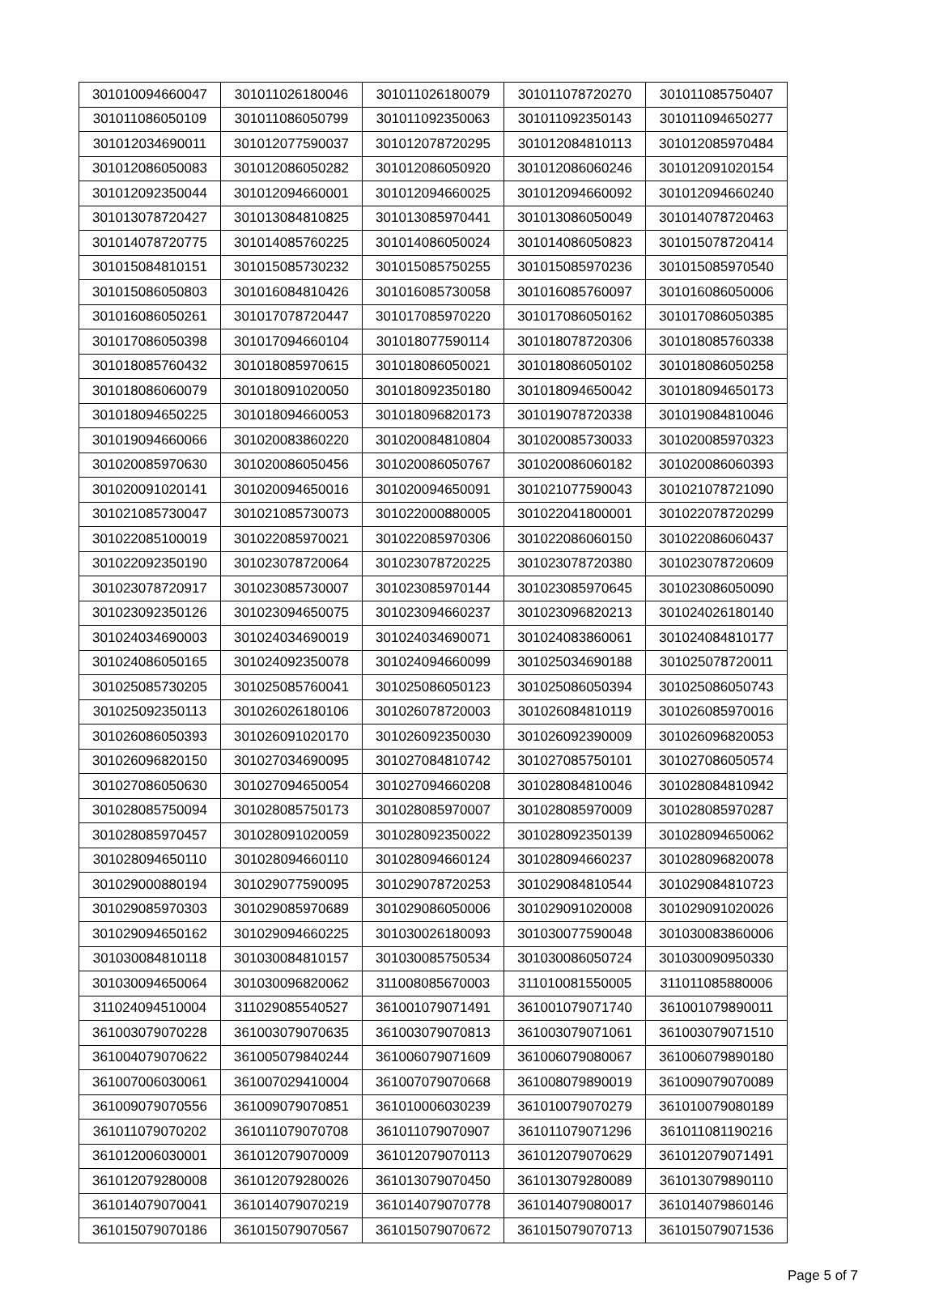| 301010094660047 | 301011026180046 | 301011026180079 | 301011078720270 | 301011085750407 |
| 301011086050109 | 301011086050799 | 301011092350063 | 301011092350143 | 301011094650277 |
| 301012034690011 | 301012077590037 | 301012078720295 | 301012084810113 | 301012085970484 |
| 301012086050083 | 301012086050282 | 301012086050920 | 301012086060246 | 301012091020154 |
| 301012092350044 | 301012094660001 | 301012094660025 | 301012094660092 | 301012094660240 |
| 301013078720427 | 301013084810825 | 301013085970441 | 301013086050049 | 301014078720463 |
| 301014078720775 | 301014085760225 | 301014086050024 | 301014086050823 | 301015078720414 |
| 301015084810151 | 301015085730232 | 301015085750255 | 301015085970236 | 301015085970540 |
| 301015086050803 | 301016084810426 | 301016085730058 | 301016085760097 | 301016086050006 |
| 301016086050261 | 301017078720447 | 301017085970220 | 301017086050162 | 301017086050385 |
| 301017086050398 | 301017094660104 | 301018077590114 | 301018078720306 | 301018085760338 |
| 301018085760432 | 301018085970615 | 301018086050021 | 301018086050102 | 301018086050258 |
| 301018086060079 | 301018091020050 | 301018092350180 | 301018094650042 | 301018094650173 |
| 301018094650225 | 301018094660053 | 301018096820173 | 301019078720338 | 301019084810046 |
| 301019094660066 | 301020083860220 | 301020084810804 | 301020085730033 | 301020085970323 |
| 301020085970630 | 301020086050456 | 301020086050767 | 301020086060182 | 301020086060393 |
| 301020091020141 | 301020094650016 | 301020094650091 | 301021077590043 | 301021078721090 |
| 301021085730047 | 301021085730073 | 301022000880005 | 301022041800001 | 301022078720299 |
| 301022085100019 | 301022085970021 | 301022085970306 | 301022086060150 | 301022086060437 |
| 301022092350190 | 301023078720064 | 301023078720225 | 301023078720380 | 301023078720609 |
| 301023078720917 | 301023085730007 | 301023085970144 | 301023085970645 | 301023086050090 |
| 301023092350126 | 301023094650075 | 301023094660237 | 301023096820213 | 301024026180140 |
| 301024034690003 | 301024034690019 | 301024034690071 | 301024083860061 | 301024084810177 |
| 301024086050165 | 301024092350078 | 301024094660099 | 301025034690188 | 301025078720011 |
| 301025085730205 | 301025085760041 | 301025086050123 | 301025086050394 | 301025086050743 |
| 301025092350113 | 301026026180106 | 301026078720003 | 301026084810119 | 301026085970016 |
| 301026086050393 | 301026091020170 | 301026092350030 | 301026092390009 | 301026096820053 |
| 301026096820150 | 301027034690095 | 301027084810742 | 301027085750101 | 301027086050574 |
| 301027086050630 | 301027094650054 | 301027094660208 | 301028084810046 | 301028084810942 |
| 301028085750094 | 301028085750173 | 301028085970007 | 301028085970009 | 301028085970287 |
| 301028085970457 | 301028091020059 | 301028092350022 | 301028092350139 | 301028094650062 |
| 301028094650110 | 301028094660110 | 301028094660124 | 301028094660237 | 301028096820078 |
| 301029000880194 | 301029077590095 | 301029078720253 | 301029084810544 | 301029084810723 |
| 301029085970303 | 301029085970689 | 301029086050006 | 301029091020008 | 301029091020026 |
| 301029094650162 | 301029094660225 | 301030026180093 | 301030077590048 | 301030083860006 |
| 301030084810118 | 301030084810157 | 301030085750534 | 301030086050724 | 301030090950330 |
| 301030094650064 | 301030096820062 | 311008085670003 | 311010081550005 | 311011085880006 |
| 311024094510004 | 311029085540527 | 361001079071491 | 361001079071740 | 361001079890011 |
| 361003079070228 | 361003079070635 | 361003079070813 | 361003079071061 | 361003079071510 |
| 361004079070622 | 361005079840244 | 361006079071609 | 361006079080067 | 361006079890180 |
| 361007006030061 | 361007029410004 | 361007079070668 | 361008079890019 | 361009079070089 |
| 361009079070556 | 361009079070851 | 361010006030239 | 361010079070279 | 361010079080189 |
| 361011079070202 | 361011079070708 | 361011079070907 | 361011079071296 | 361011081190216 |
| 361012006030001 | 361012079070009 | 361012079070113 | 361012079070629 | 361012079071491 |
| 361012079280008 | 361012079280026 | 361013079070450 | 361013079280089 | 361013079890110 |
| 361014079070041 | 361014079070219 | 361014079070778 | 361014079080017 | 361014079860146 |
| 361015079070186 | 361015079070567 | 361015079070672 | 361015079070713 | 361015079071536 |
Page 5 of 7